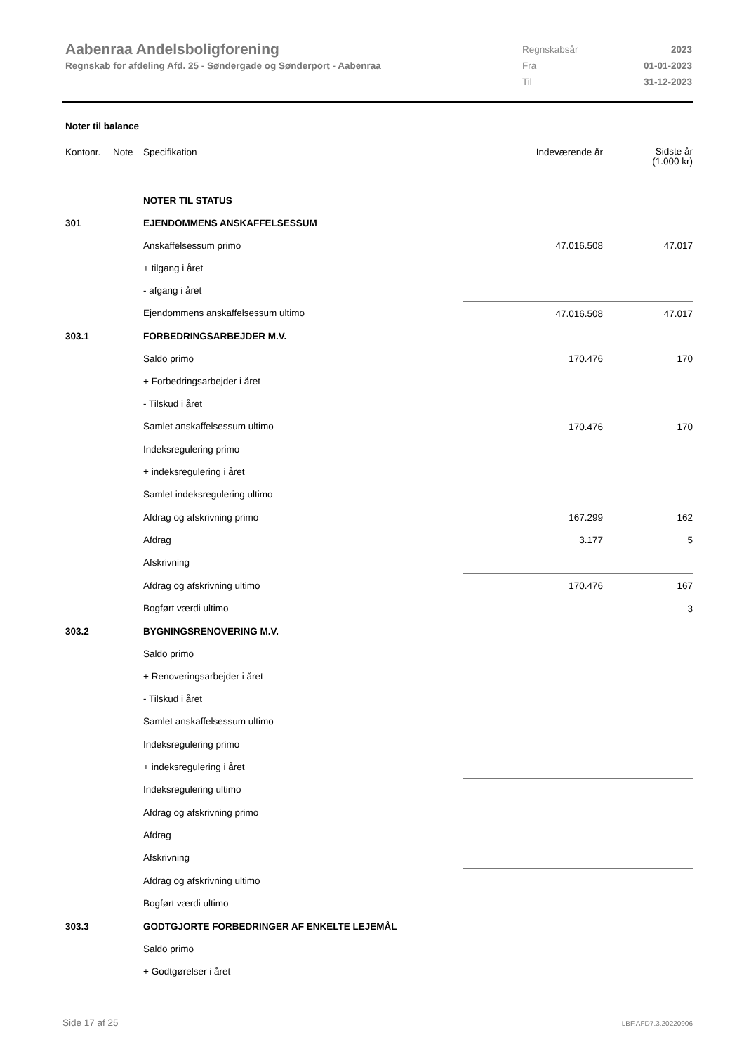Aabenraa Andelsboligforening
Regnskab for afdeling Afd. 25 - Søndergade og Sønderport - Aabenraa
| Regnskabsår | 2023 |
| Fra | 01-01-2023 |
| Til | 31-12-2023 |
Noter til balance
| Kontonr. | Note | Specifikation | Indeværende år | Sidste år (1.000 kr) |
| | | NOTER TIL STATUS | | |
| 301 | | EJENDOMMENS ANSKAFFELSESSUM | | |
| | | Anskaffelsessum primo | 47.016.508 | 47.017 |
| | | + tilgang i året | | |
| | | - afgang i året | | |
| | | Ejendommens anskaffelsessum ultimo | 47.016.508 | 47.017 |
| 303.1 | | FORBEDRINGSARBEJDER M.V. | | |
| | | Saldo primo | 170.476 | 170 |
| | | + Forbedringsarbejder i året | | |
| | | - Tilskud i året | | |
| | | Samlet anskaffelsessum ultimo | 170.476 | 170 |
| | | Indeksregulering primo | | |
| | | + indeksregulering i året | | |
| | | Samlet indeksregulering ultimo | | |
| | | Afdrag og afskrivning primo | 167.299 | 162 |
| | | Afdrag | 3.177 | 5 |
| | | Afskrivning | | |
| | | Afdrag og afskrivning ultimo | 170.476 | 167 |
| | | Bogført værdi ultimo | | 3 |
| 303.2 | | BYGNINGSRENOVERING M.V. | | |
| | | Saldo primo | | |
| | | + Renoveringsarbejder i året | | |
| | | - Tilskud i året | | |
| | | Samlet anskaffelsessum ultimo | | |
| | | Indeksregulering primo | | |
| | | + indeksregulering i året | | |
| | | Indeksregulering ultimo | | |
| | | Afdrag og afskrivning primo | | |
| | | Afdrag | | |
| | | Afskrivning | | |
| | | Afdrag og afskrivning ultimo | | |
| | | Bogført værdi ultimo | | |
| 303.3 | | GODTGJORTE FORBEDRINGER AF ENKELTE LEJEMÅL | | |
| | | Saldo primo | | |
| | | + Godtgørelser i året | | |
Side 17 af 25 LBF.AFD7.3.20220906